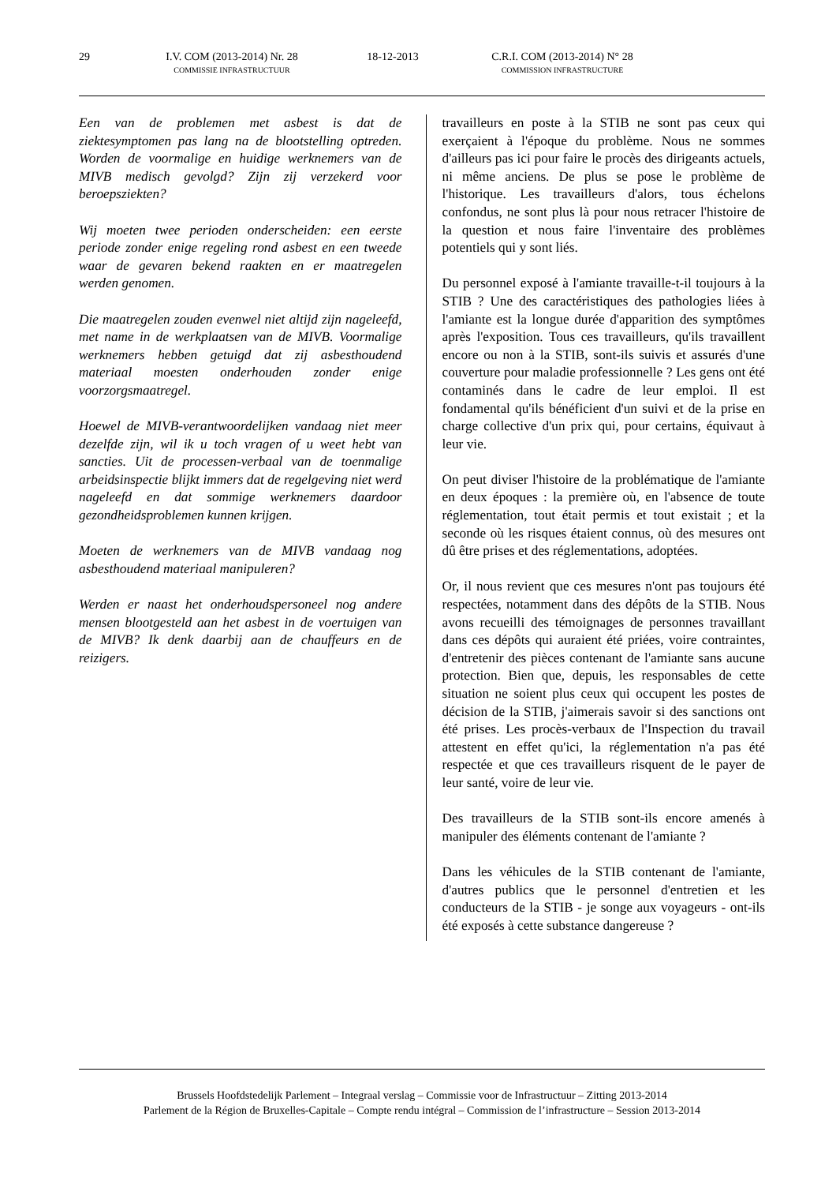29 I.V. COM (2013-2014) Nr. 28
COMMISSIE INFRASTRUCTUUR
18-12-2013 C.R.I. COM (2013-2014) N° 28
COMMISSION INFRASTRUCTURE
Een van de problemen met asbest is dat de ziektesymptomen pas lang na de blootstelling optreden. Worden de voormalige en huidige werknemers van de MIVB medisch gevolgd? Zijn zij verzekerd voor beroepsziekten?
Wij moeten twee perioden onderscheiden: een eerste periode zonder enige regeling rond asbest en een tweede waar de gevaren bekend raakten en er maatregelen werden genomen.
Die maatregelen zouden evenwel niet altijd zijn nageleefd, met name in de werkplaatsen van de MIVB. Voormalige werknemers hebben getuigd dat zij asbesthoudend materiaal moesten onderhouden zonder enige voorzorgsmaatregel.
Hoewel de MIVB-verantwoordelijken vandaag niet meer dezelfde zijn, wil ik u toch vragen of u weet hebt van sancties. Uit de processen-verbaal van de toenmalige arbeidsinspectie blijkt immers dat de regelgeving niet werd nageleefd en dat sommige werknemers daardoor gezondheidsproblemen kunnen krijgen.
Moeten de werknemers van de MIVB vandaag nog asbesthoudend materiaal manipuleren?
Werden er naast het onderhoudspersoneel nog andere mensen blootgesteld aan het asbest in de voertuigen van de MIVB? Ik denk daarbij aan de chauffeurs en de reizigers.
travailleurs en poste à la STIB ne sont pas ceux qui exerçaient à l'époque du problème. Nous ne sommes d'ailleurs pas ici pour faire le procès des dirigeants actuels, ni même anciens. De plus se pose le problème de l'historique. Les travailleurs d'alors, tous échelons confondus, ne sont plus là pour nous retracer l'histoire de la question et nous faire l'inventaire des problèmes potentiels qui y sont liés.
Du personnel exposé à l'amiante travaille-t-il toujours à la STIB ? Une des caractéristiques des pathologies liées à l'amiante est la longue durée d'apparition des symptômes après l'exposition. Tous ces travailleurs, qu'ils travaillent encore ou non à la STIB, sont-ils suivis et assurés d'une couverture pour maladie professionnelle ? Les gens ont été contaminés dans le cadre de leur emploi. Il est fondamental qu'ils bénéficient d'un suivi et de la prise en charge collective d'un prix qui, pour certains, équivaut à leur vie.
On peut diviser l'histoire de la problématique de l'amiante en deux époques : la première où, en l'absence de toute réglementation, tout était permis et tout existait ; et la seconde où les risques étaient connus, où des mesures ont dû être prises et des réglementations, adoptées.
Or, il nous revient que ces mesures n'ont pas toujours été respectées, notamment dans des dépôts de la STIB. Nous avons recueilli des témoignages de personnes travaillant dans ces dépôts qui auraient été priées, voire contraintes, d'entretenir des pièces contenant de l'amiante sans aucune protection. Bien que, depuis, les responsables de cette situation ne soient plus ceux qui occupent les postes de décision de la STIB, j'aimerais savoir si des sanctions ont été prises. Les procès-verbaux de l'Inspection du travail attestent en effet qu'ici, la réglementation n'a pas été respectée et que ces travailleurs risquent de le payer de leur santé, voire de leur vie.
Des travailleurs de la STIB sont-ils encore amenés à manipuler des éléments contenant de l'amiante ?
Dans les véhicules de la STIB contenant de l'amiante, d'autres publics que le personnel d'entretien et les conducteurs de la STIB - je songe aux voyageurs - ont-ils été exposés à cette substance dangereuse ?
Brussels Hoofdstedelijk Parlement – Integraal verslag – Commissie voor de Infrastructuur – Zitting 2013-2014
Parlement de la Région de Bruxelles-Capitale – Compte rendu intégral – Commission de l’infrastructure – Session 2013-2014